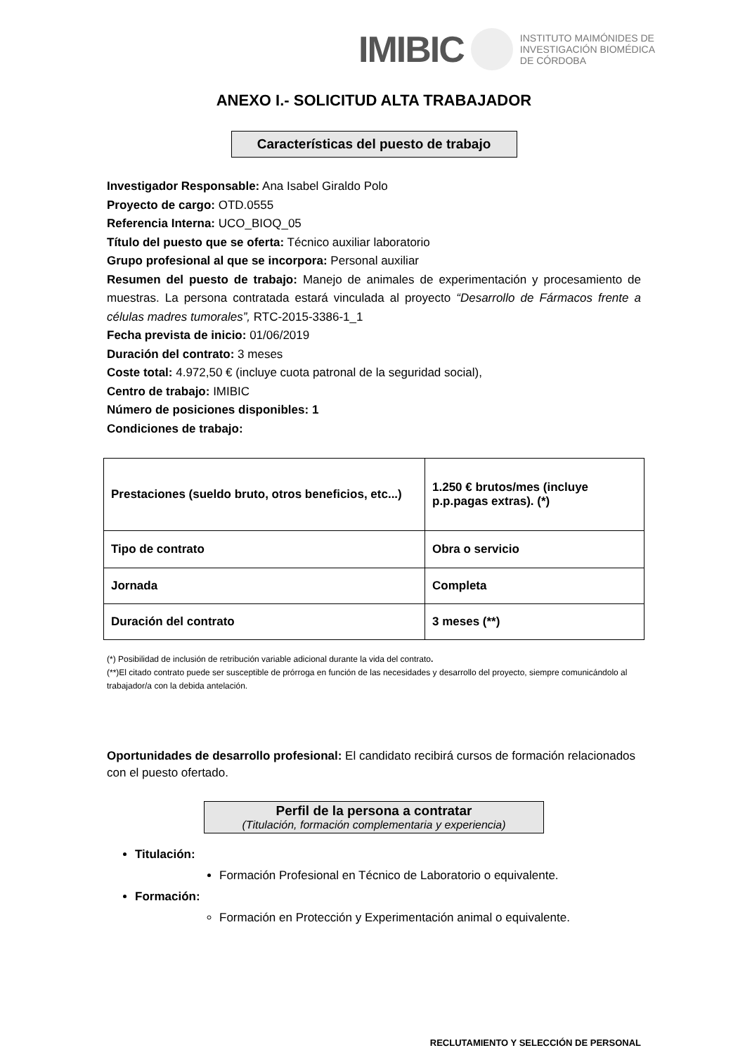IMIBIC INSTITUTO MAIMÓNIDES DE
INVESTIGACIÓN BIOMÉDICA
DE CÓRDOBA
ANEXO I.- SOLICITUD ALTA TRABAJADOR
Características del puesto de trabajo
Investigador Responsable: Ana Isabel Giraldo Polo
Proyecto de cargo: OTD.0555
Referencia Interna: UCO_BIOQ_05
Título del puesto que se oferta: Técnico auxiliar laboratorio
Grupo profesional al que se incorpora: Personal auxiliar
Resumen del puesto de trabajo: Manejo de animales de experimentación y procesamiento de muestras. La persona contratada estará vinculada al proyecto “Desarrollo de Fármacos frente a células madres tumorales”, RTC-2015-3386-1_1
Fecha prevista de inicio: 01/06/2019
Duración del contrato: 3 meses
Coste total: 4.972,50 € (incluye cuota patronal de la seguridad social),
Centro de trabajo: IMIBIC
Número de posiciones disponibles: 1
Condiciones de trabajo:
| Prestaciones (sueldo bruto, otros beneficios, etc...) | 1.250 € brutos/mes (incluye p.p.pagas extras). (*) |
| Tipo de contrato | Obra o servicio |
| Jornada | Completa |
| Duración del contrato | 3 meses (**) |
(*) Posibilidad de inclusión de retribución variable adicional durante la vida del contrato.
(**)El citado contrato puede ser susceptible de prórroga en función de las necesidades y desarrollo del proyecto, siempre comunicándolo al trabajador/a con la debida antelación.
Oportunidades de desarrollo profesional: El candidato recibirá cursos de formación relacionados con el puesto ofertado.
Perfil de la persona a contratar
(Titulación, formación complementaria y experiencia)
Titulación:
Formación Profesional en Técnico de Laboratorio o equivalente.
Formación:
Formación en Protección y Experimentación animal o equivalente.
RECLUTAMIENTO Y SELECCIÓN DE PERSONAL